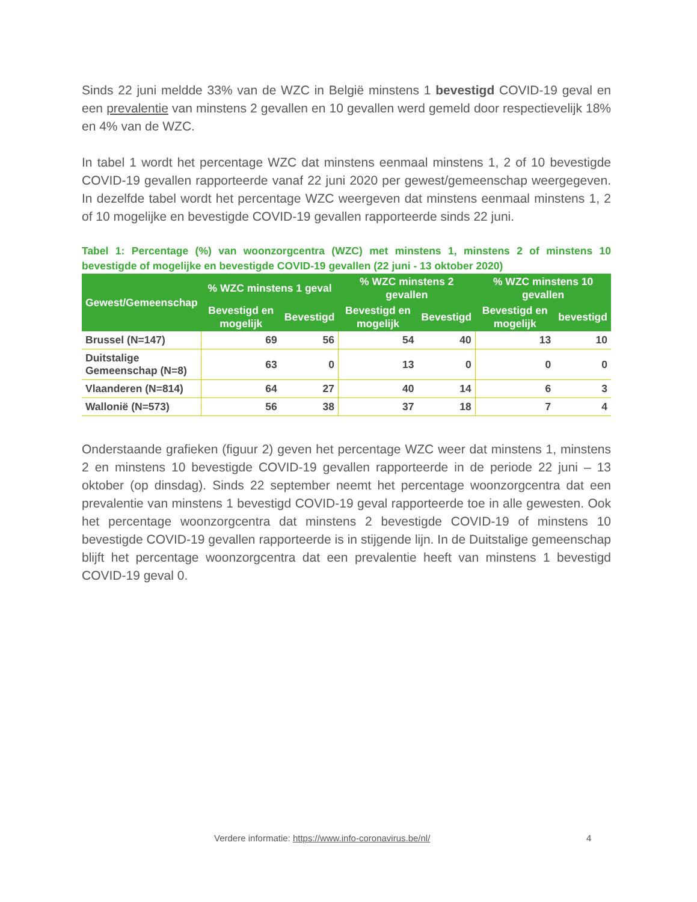Sinds 22 juni meldde 33% van de WZC in België minstens 1 bevestigd COVID-19 geval en een prevalentie van minstens 2 gevallen en 10 gevallen werd gemeld door respectievelijk 18% en 4% van de WZC.
In tabel 1 wordt het percentage WZC dat minstens eenmaal minstens 1, 2 of 10 bevestigde COVID-19 gevallen rapporteerde vanaf 22 juni 2020 per gewest/gemeenschap weergegeven. In dezelfde tabel wordt het percentage WZC weergeven dat minstens eenmaal minstens 1, 2 of 10 mogelijke en bevestigde COVID-19 gevallen rapporteerde sinds 22 juni.
Tabel 1: Percentage (%) van woonzorgcentra (WZC) met minstens 1, minstens 2 of minstens 10 bevestigde of mogelijke en bevestigde COVID-19 gevallen (22 juni - 13 oktober 2020)
| Gewest/Gemeenschap | % WZC minstens 1 geval | | % WZC minstens 2 gevallen | | % WZC minstens 10 gevallen | |
| --- | --- | --- | --- | --- | --- | --- |
| | Bevestigd en mogelijk | Bevestigd | Bevestigd en mogelijk | Bevestigd | Bevestigd en mogelijk | bevestigd |
| Brussel (N=147) | 69 | 56 | 54 | 40 | 13 | 10 |
| Duitstalige Gemeenschap (N=8) | 63 | 0 | 13 | 0 | 0 | 0 |
| Vlaanderen (N=814) | 64 | 27 | 40 | 14 | 6 | 3 |
| Wallonië (N=573) | 56 | 38 | 37 | 18 | 7 | 4 |
Onderstaande grafieken (figuur 2) geven het percentage WZC weer dat minstens 1, minstens 2 en minstens 10 bevestigde COVID-19 gevallen rapporteerde in de periode 22 juni – 13 oktober (op dinsdag). Sinds 22 september neemt het percentage woonzorgcentra dat een prevalentie van minstens 1 bevestigd COVID-19 geval rapporteerde toe in alle gewesten. Ook het percentage woonzorgcentra dat minstens 2 bevestigde COVID-19 of minstens 10 bevestigde COVID-19 gevallen rapporteerde is in stijgende lijn. In de Duitstalige gemeenschap blijft het percentage woonzorgcentra dat een prevalentie heeft van minstens 1 bevestigd COVID-19 geval 0.
Verdere informatie: https://www.info-coronavirus.be/nl/
4